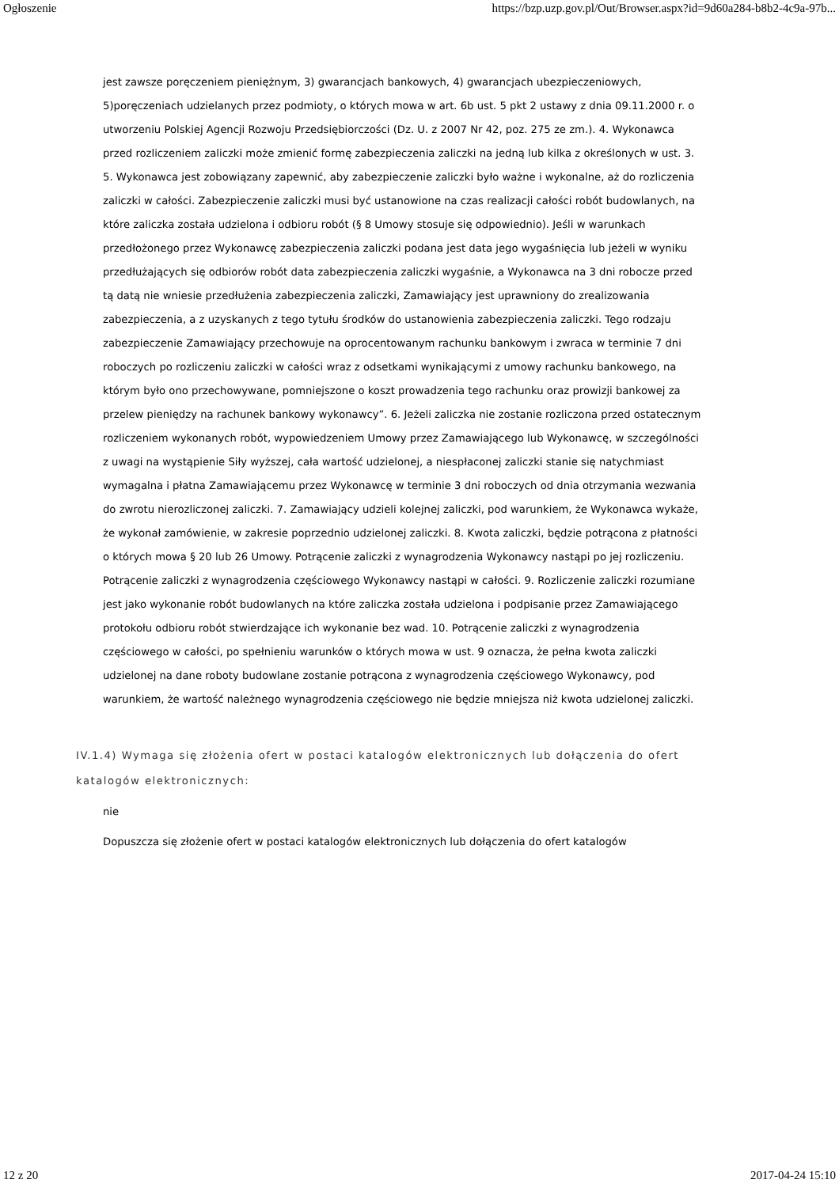Ogłoszenie https://bzp.uzp.gov.pl/Out/Browser.aspx?id=9d60a284-b8b2-4c9a-97b...
jest zawsze poręczeniem pieniężnym, 3) gwarancjach bankowych, 4) gwarancjach ubezpieczeniowych, 5)poręczeniach udzielanych przez podmioty, o których mowa w art. 6b ust. 5 pkt 2 ustawy z dnia 09.11.2000 r. o utworzeniu Polskiej Agencji Rozwoju Przedsiębiorczości (Dz. U. z 2007 Nr 42, poz. 275 ze zm.). 4. Wykonawca przed rozliczeniem zaliczki może zmienić formę zabezpieczenia zaliczki na jedną lub kilka z określonych w ust. 3. 5. Wykonawca jest zobowiązany zapewnić, aby zabezpieczenie zaliczki było ważne i wykonalne, aż do rozliczenia zaliczki w całości. Zabezpieczenie zaliczki musi być ustanowione na czas realizacji całości robót budowlanych, na które zaliczka została udzielona i odbioru robót (§ 8 Umowy stosuje się odpowiednio). Jeśli w warunkach przedłożonego przez Wykonawcę zabezpieczenia zaliczki podana jest data jego wygaśnięcia lub jeżeli w wyniku przedłużających się odbiorów robót data zabezpieczenia zaliczki wygaśnie, a Wykonawca na 3 dni robocze przed tą datą nie wniesie przedłużenia zabezpieczenia zaliczki, Zamawiający jest uprawniony do zrealizowania zabezpieczenia, a z uzyskanych z tego tytułu środków do ustanowienia zabezpieczenia zaliczki. Tego rodzaju zabezpieczenie Zamawiający przechowuje na oprocentowanym rachunku bankowym i zwraca w terminie 7 dni roboczych po rozliczeniu zaliczki w całości wraz z odsetkami wynikającymi z umowy rachunku bankowego, na którym było ono przechowywane, pomniejszone o koszt prowadzenia tego rachunku oraz prowizji bankowej za przelew pieniędzy na rachunek bankowy wykonawcy”. 6. Jeżeli zaliczka nie zostanie rozliczona przed ostatecznym rozliczeniem wykonanych robót, wypowiedzeniem Umowy przez Zamawiającego lub Wykonawcę, w szczególności z uwagi na wystąpienie Siły wyższej, cała wartość udzielonej, a niespłaconej zaliczki stanie się natychmiast wymagalna i płatna Zamawiającemu przez Wykonawcę w terminie 3 dni roboczych od dnia otrzymania wezwania do zwrotu nierozliczonej zaliczki. 7. Zamawiający udzieli kolejnej zaliczki, pod warunkiem, że Wykonawca wykaże, że wykonał zamówienie, w zakresie poprzednio udzielonej zaliczki. 8. Kwota zaliczki, będzie potrącona z płatności o których mowa § 20 lub 26 Umowy. Potrącenie zaliczki z wynagrodzenia Wykonawcy nastąpi po jej rozliczeniu. Potrącenie zaliczki z wynagrodzenia częściowego Wykonawcy nastąpi w całości. 9. Rozliczenie zaliczki rozumiane jest jako wykonanie robót budowlanych na które zaliczka została udzielona i podpisanie przez Zamawiającego protokołu odbioru robót stwierdzające ich wykonanie bez wad. 10. Potrącenie zaliczki z wynagrodzenia częściowego w całości, po spełnieniu warunków o których mowa w ust. 9 oznacza, że pełna kwota zaliczki udzielonej na dane roboty budowlane zostanie potrącona z wynagrodzenia częściowego Wykonawcy, pod warunkiem, że wartość należnego wynagrodzenia częściowego nie będzie mniejsza niż kwota udzielonej zaliczki.
IV.1.4) Wymaga się złożenia ofert w postaci katalogów elektronicznych lub dołączenia do ofert katalogów elektronicznych:
nie
Dopuszcza się złożenie ofert w postaci katalogów elektronicznych lub dołączenia do ofert katalogów
12 z 20 2017-04-24 15:10